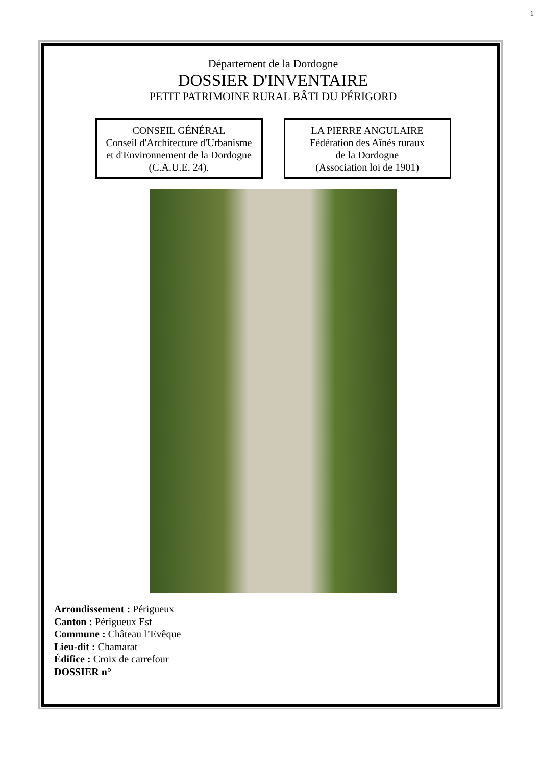1
Département de la Dordogne
DOSSIER D'INVENTAIRE
PETIT PATRIMOINE RURAL BÂTI DU PÉRIGORD
CONSEIL GÉNÉRAL
Conseil d'Architecture d'Urbanisme
et d'Environnement de la Dordogne
(C.A.U.E. 24).
LA PIERRE ANGULAIRE
Fédération des Aînés ruraux
de la Dordogne
(Association loi de 1901)
Arrondissement : Périgueux
Canton : Périgueux Est
Commune : Château l’Evêque
Lieu-dit : Chamarat
Édifice : Croix de carrefour
DOSSIER n°